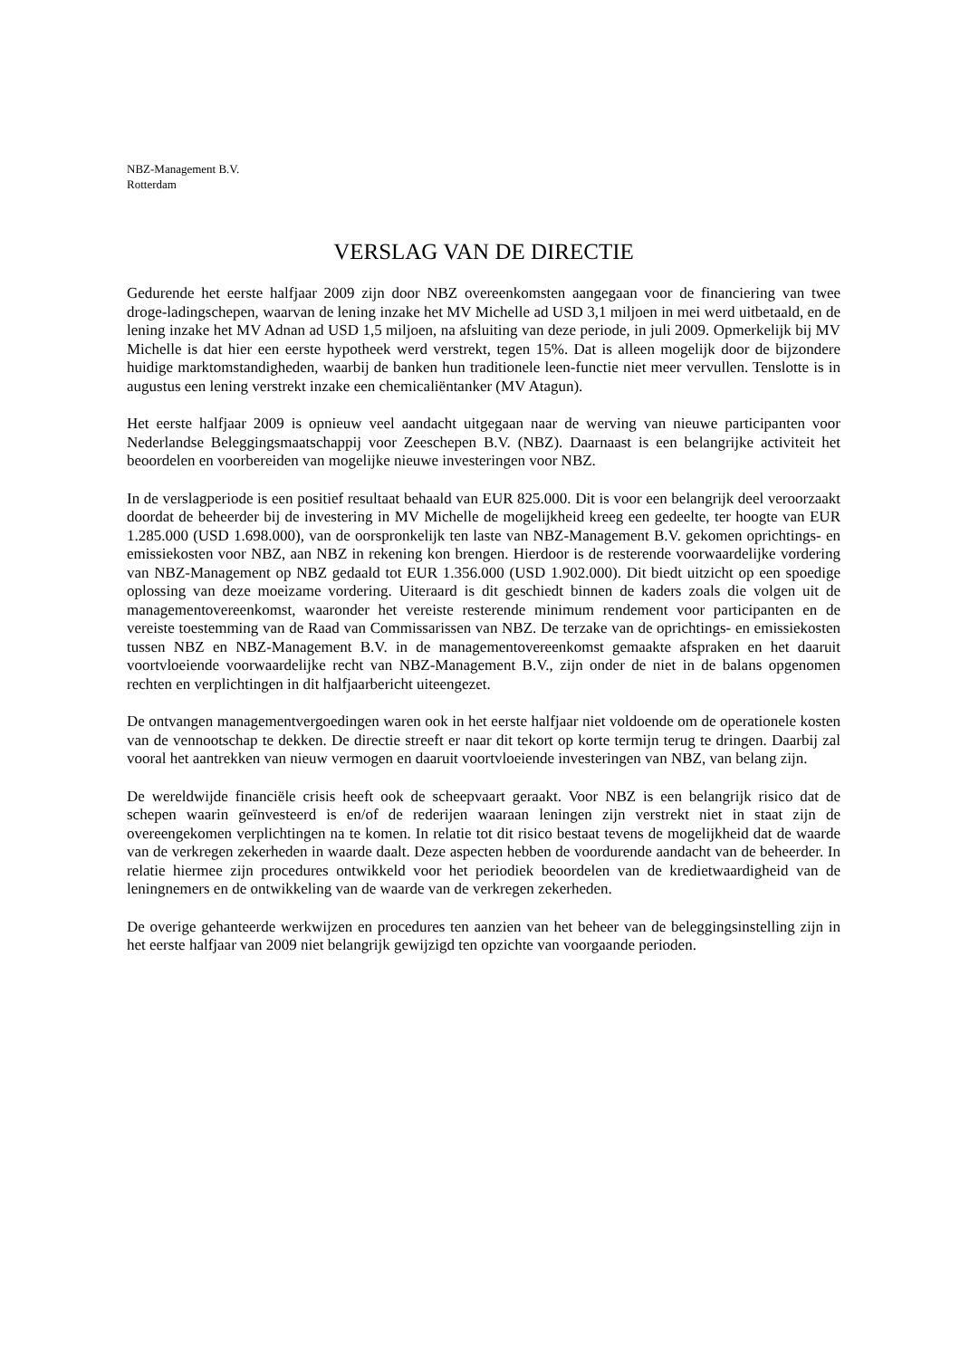NBZ-Management B.V.
Rotterdam
VERSLAG VAN DE DIRECTIE
Gedurende het eerste halfjaar 2009 zijn door NBZ overeenkomsten aangegaan voor de financiering van twee droge-ladingschepen, waarvan de lening inzake het MV Michelle ad USD 3,1 miljoen in mei werd uitbetaald, en de lening inzake het MV Adnan ad USD 1,5 miljoen, na afsluiting van deze periode, in juli 2009. Opmerkelijk bij MV Michelle is dat hier een eerste hypotheek werd verstrekt, tegen 15%. Dat is alleen mogelijk door de bijzondere huidige marktomstandigheden, waarbij de banken hun traditionele leen-functie niet meer vervullen. Tenslotte is in augustus een lening verstrekt inzake een chemicaliëntanker (MV Atagun).
Het eerste halfjaar 2009 is opnieuw veel aandacht uitgegaan naar de werving van nieuwe participanten voor Nederlandse Beleggingsmaatschappij voor Zeeschepen B.V. (NBZ). Daarnaast is een belangrijke activiteit het beoordelen en voorbereiden van mogelijke nieuwe investeringen voor NBZ.
In de verslagperiode is een positief resultaat behaald van EUR 825.000. Dit is voor een belangrijk deel veroorzaakt doordat de beheerder bij de investering in MV Michelle de mogelijkheid kreeg een gedeelte, ter hoogte van EUR 1.285.000 (USD 1.698.000), van de oorspronkelijk ten laste van NBZ-Management B.V. gekomen oprichtings- en emissiekosten voor NBZ, aan NBZ in rekening kon brengen. Hierdoor is de resterende voorwaardelijke vordering van NBZ-Management op NBZ gedaald tot EUR 1.356.000 (USD 1.902.000). Dit biedt uitzicht op een spoedige oplossing van deze moeizame vordering. Uiteraard is dit geschiedt binnen de kaders zoals die volgen uit de managementovereenkomst, waaronder het vereiste resterende minimum rendement voor participanten en de vereiste toestemming van de Raad van Commissarissen van NBZ. De terzake van de oprichtings- en emissiekosten tussen NBZ en NBZ-Management B.V. in de managementovereenkomst gemaakte afspraken en het daaruit voortvloeiende voorwaardelijke recht van NBZ-Management B.V., zijn onder de niet in de balans opgenomen rechten en verplichtingen in dit halfjaarbericht uiteengezet.
De ontvangen managementvergoedingen waren ook in het eerste halfjaar niet voldoende om de operationele kosten van de vennootschap te dekken. De directie streeft er naar dit tekort op korte termijn terug te dringen. Daarbij zal vooral het aantrekken van nieuw vermogen en daaruit voortvloeiende investeringen van NBZ, van belang zijn.
De wereldwijde financiële crisis heeft ook de scheepvaart geraakt. Voor NBZ is een belangrijk risico dat de schepen waarin geïnvesteerd is en/of de rederijen waaraan leningen zijn verstrekt niet in staat zijn de overeengekomen verplichtingen na te komen. In relatie tot dit risico bestaat tevens de mogelijkheid dat de waarde van de verkregen zekerheden in waarde daalt. Deze aspecten hebben de voordurende aandacht van de beheerder. In relatie hiermee zijn procedures ontwikkeld voor het periodiek beoordelen van de kredietwaardigheid van de leningnemers en de ontwikkeling van de waarde van de verkregen zekerheden.
De overige gehanteerde werkwijzen en procedures ten aanzien van het beheer van de beleggingsinstelling zijn in het eerste halfjaar van 2009 niet belangrijk gewijzigd ten opzichte van voorgaande perioden.